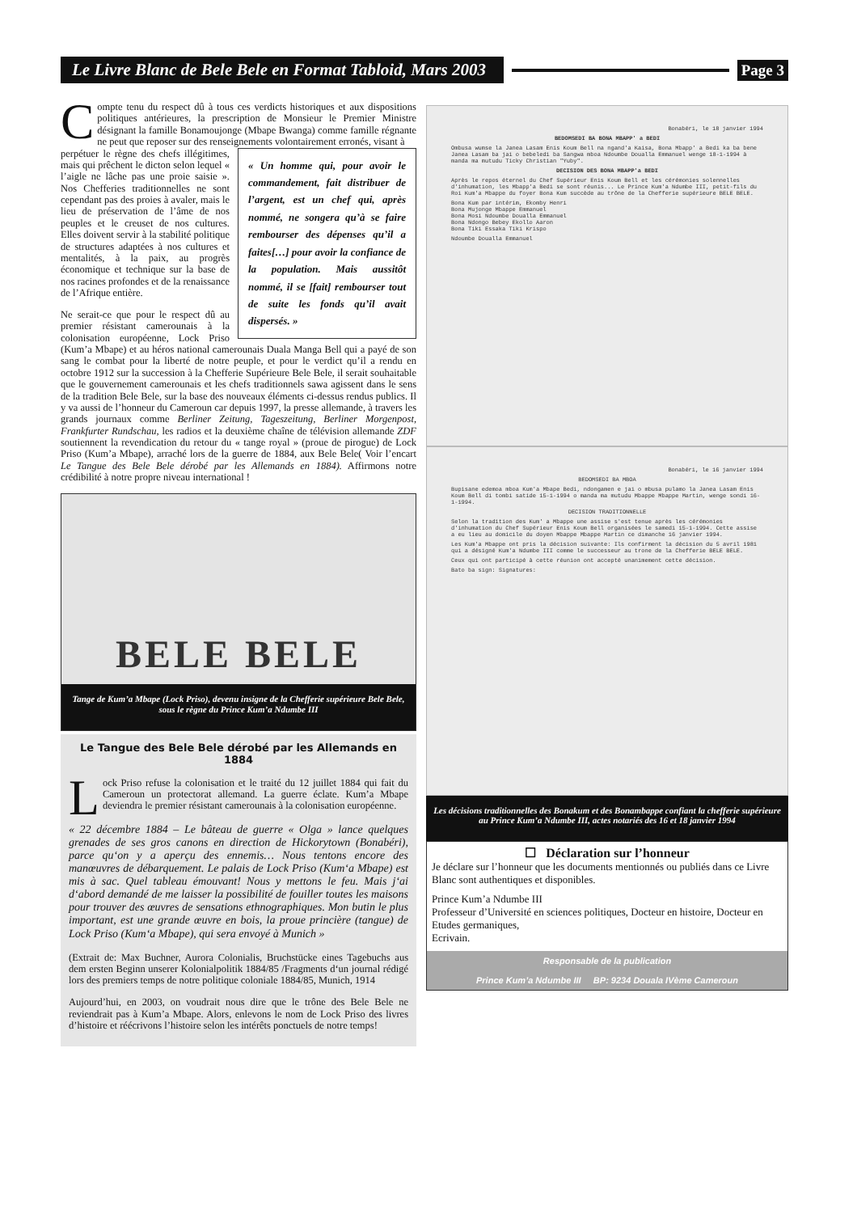Le Livre Blanc de Bele Bele en Format Tabloid, Mars 2003
Page 3
Compte tenu du respect dû à tous ces verdicts historiques et aux dispositions politiques antérieures, la prescription de Monsieur le Premier Ministre désignant la famille Bonamoujonge (Mbape Bwanga) comme famille régnante ne peut que reposer sur des renseignements volontairement erronés, visant à
« Un homme qui, pour avoir le commandement, fait distribuer de l’argent, est un chef qui, après nommé, ne songera qu’à se faire rembourser des dépenses qu’il a faites[…] pour avoir la confiance de la population. Mais aussitôt nommé, il se [fait] rembourser tout de suite les fonds qu’il avait dispersés. »
perpétuer le règne des chefs illégitimes, mais qui prêchent le dicton selon lequel « l’aigle ne lâche pas une proie saisie ». Nos Chefferies traditionnelles ne sont cependant pas des proies à avaler, mais le lieu de préservation de l’âme de nos peuples et le creuset de nos cultures. Elles doivent servir à la stabilité politique de structures adaptées à nos cultures et mentalités, à la paix, au progrès économique et technique sur la base de nos racines profondes et de la renaissance de l’Afrique entière.
Ne serait-ce que pour le respect dû au premier résistant camerounais à la colonisation européenne, Lock Priso (Kum’a Mbape) et au héros national camerounais Duala Manga Bell qui a payé de son sang le combat pour la liberté de notre peuple, et pour le verdict qu’il a rendu en octobre 1912 sur la succession à la Chefferie Supérieure Bele Bele, il serait souhaitable que le gouvernement camerounais et les chefs traditionnels sawa agissent dans le sens de la tradition Bele Bele, sur la base des nouveaux éléments ci-dessus rendus publics. Il y va aussi de l’honneur du Cameroun car depuis 1997, la presse allemande, à travers les grands journaux comme Berliner Zeitung, Tageszeitung, Berliner Morgenpost, Frankfurter Rundschau, les radios et la deuxième chaîne de télévision allemande ZDF soutiennent la revendication du retour du « tange royal » (proue de pirogue) de Lock Priso (Kum’a Mbape), arraché lors de la guerre de 1884, aux Bele Bele( Voir l’encart Le Tangue des Bele Bele dérobé par les Allemands en 1884). Affirmons notre crédibilité à notre propre niveau international !
BELE BELE
Tange de Kum’a Mbape (Lock Priso), devenu insigne de la Chefferie supérieure Bele Bele, sous le règne du Prince Kum’a Ndumbe III
Le Tangue des Bele Bele dérobé par les Allemands en 1884
Lock Priso refuse la colonisation et le traité du 12 juillet 1884 qui fait du Cameroun un protectorat allemand. La guerre éclate. Kum’a Mbape deviendra le premier résistant camerounais à la colonisation européenne.
« 22 décembre 1884 – Le bâteau de guerre « Olga » lance quelques grenades de ses gros canons en direction de Hickorytown (Bonabéri), parce qu‘on y a aperçu des ennemis… Nous tentons encore des manœuvres de débarquement. Le palais de Lock Priso (Kum‘a Mbape) est mis à sac. Quel tableau émouvant! Nous y mettons le feu. Mais j‘ai d‘abord demandé de me laisser la possibilité de fouiller toutes les maisons pour trouver des œuvres de sensations ethnographiques. Mon butin le plus important, est une grande œuvre en bois, la proue princière (tangue) de Lock Priso (Kum‘a Mbape), qui sera envoyé à Munich »
(Extrait de: Max Buchner, Aurora Colonialis, Bruchstücke eines Tagebuchs aus dem ersten Beginn unserer Kolonialpolitik 1884/85 /Fragments d‘un journal rédigé lors des premiers temps de notre politique coloniale 1884/85, Munich, 1914
Aujourd’hui, en 2003, on voudrait nous dire que le trône des Bele Bele ne reviendrait pas à Kum’a Mbape. Alors, enlevons le nom de Lock Priso des livres d’histoire et réécrivons l’histoire selon les intérêts ponctuels de notre temps!
Bonabéri, le 18 janvier 1994
BEDOMSEDI BA BONA MBAPP' a BEDI
Ombusa wumse la Janea Lasam Enis Koum Bell na ngand'a Kaisa, Bona Mbapp' a Bedi ka ba bene Janea Lasam ba jai o bebeledi ba Sangwa mboa Ndoumbe Doualla Emmanuel wenge 18-1-1994 à manda ma mutudu Ticky Christian "Yuby".
DECISION DES BONA MBAPP'a BEDI
Après le repos éternel du Chef Supérieur Enis Koum Bell et les cérémonies solennelles d'inhumation, les Mbapp'a Bedi se sont réunis... Le Prince Kum'a Ndumbe III, petit-fils du Roi Kum'a Mbappe du foyer Bona Kum succède au trône de la Chefferie supérieure BELE BELE.
Bona Kum par intérim, Ekomby Henri
Bona Mujonge Mbappe Emmanuel
Bona Mosi Ndoumbe Doualla Emmanuel
Bona Ndongo Bebey Ekollo Aaron
Bona Tiki Essaka Tiki Krispo
Ndoumbe Doualla Emmanuel
Bonabéri, le 16 janvier 1994
BEDOMSEDI BA MBOA
Bupisane edemoa mboa Kum'a Mbape Bedi, ndongamen e jai o mbusa pulamo la Janea Lasam Enis Koum Bell di tombi satide 15-1-1994 o manda ma mutudu Mbappe Mbappe Martin, wenge sondi 16-1-1994.
DECISION TRADITIONNELLE
Selon la tradition des Kum' a Mbappe une assise s'est tenue après les cérémonies d'inhumation du Chef Supérieur Enis Koum Bell organisées le samedi 15-1-1994. Cette assise a eu lieu au domicile du doyen Mbappe Mbappe Martin ce dimanche 16 janvier 1994.
Les Kum'a Mbappe ont pris la décision suivante: Ils confirment la décision du 5 avril 1981 qui a désigné Kum'a Ndumbe III comme le successeur au trone de la Chefferie BELE BELE.
Ceux qui ont participé à cette réunion ont accepté unanimement cette décision.
Bato ba sign: Signatures:
Les décisions traditionnelles des Bonakum et des Bonambappe confiant la chefferie supérieure au Prince Kum’a Ndumbe III, actes notariés des 16 et 18 janvier 1994
☐ Déclaration sur l’honneur
Je déclare sur l’honneur que les documents mentionnés ou publiés dans ce Livre Blanc sont authentiques et disponibles.
Prince Kum’a Ndumbe III
Professeur d’Université en sciences politiques, Docteur en histoire, Docteur en Etudes germaniques,
Ecrivain.
Responsable de la publication
Prince Kum’a Ndumbe III BP: 9234 Douala IVème Cameroun